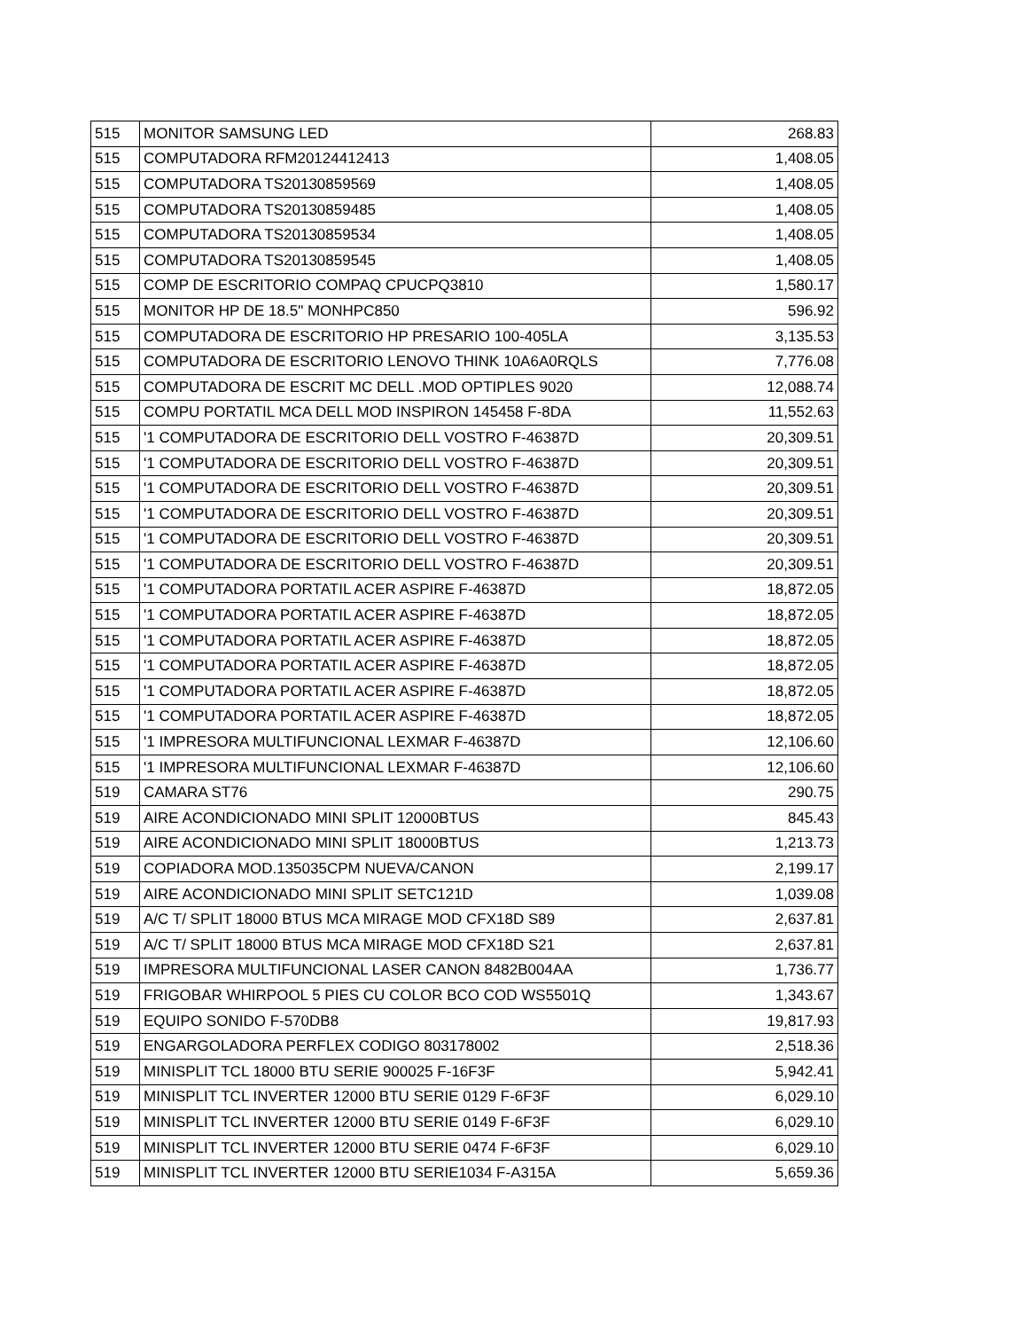| 515 | MONITOR SAMSUNG LED | 268.83 |
| 515 | COMPUTADORA RFM20124412413 | 1,408.05 |
| 515 | COMPUTADORA TS20130859569 | 1,408.05 |
| 515 | COMPUTADORA TS20130859485 | 1,408.05 |
| 515 | COMPUTADORA TS20130859534 | 1,408.05 |
| 515 | COMPUTADORA TS20130859545 | 1,408.05 |
| 515 | COMP DE ESCRITORIO COMPAQ CPUCPQ3810 | 1,580.17 |
| 515 | MONITOR HP DE 18.5" MONHPC850 | 596.92 |
| 515 | COMPUTADORA DE ESCRITORIO HP PRESARIO 100-405LA | 3,135.53 |
| 515 | COMPUTADORA DE ESCRITORIO LENOVO THINK 10A6A0RQLS | 7,776.08 |
| 515 | COMPUTADORA DE ESCRIT MC DELL .MOD OPTIPLES 9020 | 12,088.74 |
| 515 | COMPU PORTATIL MCA DELL MOD INSPIRON 145458 F-8DA | 11,552.63 |
| 515 | '1 COMPUTADORA DE ESCRITORIO DELL VOSTRO F-46387D | 20,309.51 |
| 515 | '1 COMPUTADORA DE ESCRITORIO DELL VOSTRO F-46387D | 20,309.51 |
| 515 | '1 COMPUTADORA DE ESCRITORIO DELL VOSTRO F-46387D | 20,309.51 |
| 515 | '1 COMPUTADORA DE ESCRITORIO DELL VOSTRO F-46387D | 20,309.51 |
| 515 | '1 COMPUTADORA DE ESCRITORIO DELL VOSTRO F-46387D | 20,309.51 |
| 515 | '1 COMPUTADORA DE ESCRITORIO DELL VOSTRO F-46387D | 20,309.51 |
| 515 | '1 COMPUTADORA PORTATIL ACER ASPIRE F-46387D | 18,872.05 |
| 515 | '1 COMPUTADORA PORTATIL ACER ASPIRE F-46387D | 18,872.05 |
| 515 | '1 COMPUTADORA PORTATIL ACER ASPIRE F-46387D | 18,872.05 |
| 515 | '1 COMPUTADORA PORTATIL ACER ASPIRE F-46387D | 18,872.05 |
| 515 | '1 COMPUTADORA PORTATIL ACER ASPIRE F-46387D | 18,872.05 |
| 515 | '1 COMPUTADORA PORTATIL ACER ASPIRE F-46387D | 18,872.05 |
| 515 | '1 IMPRESORA MULTIFUNCIONAL LEXMAR F-46387D | 12,106.60 |
| 515 | '1 IMPRESORA MULTIFUNCIONAL LEXMAR F-46387D | 12,106.60 |
| 519 | CAMARA ST76 | 290.75 |
| 519 | AIRE ACONDICIONADO MINI SPLIT 12000BTUS | 845.43 |
| 519 | AIRE ACONDICIONADO MINI SPLIT 18000BTUS | 1,213.73 |
| 519 | COPIADORA MOD.135035CPM NUEVA/CANON | 2,199.17 |
| 519 | AIRE ACONDICIONADO MINI SPLIT SETC121D | 1,039.08 |
| 519 | A/C T/ SPLIT 18000 BTUS MCA MIRAGE MOD CFX18D S89 | 2,637.81 |
| 519 | A/C T/ SPLIT 18000 BTUS MCA MIRAGE MOD CFX18D S21 | 2,637.81 |
| 519 | IMPRESORA MULTIFUNCIONAL LASER CANON 8482B004AA | 1,736.77 |
| 519 | FRIGOBAR WHIRPOOL 5 PIES CU COLOR BCO COD WS5501Q | 1,343.67 |
| 519 | EQUIPO SONIDO F-570DB8 | 19,817.93 |
| 519 | ENGARGOLADORA PERFLEX CODIGO 803178002 | 2,518.36 |
| 519 | MINISPLIT TCL 18000 BTU SERIE 900025 F-16F3F | 5,942.41 |
| 519 | MINISPLIT TCL INVERTER 12000 BTU SERIE 0129 F-6F3F | 6,029.10 |
| 519 | MINISPLIT TCL INVERTER 12000 BTU SERIE 0149 F-6F3F | 6,029.10 |
| 519 | MINISPLIT TCL INVERTER 12000 BTU SERIE 0474 F-6F3F | 6,029.10 |
| 519 | MINISPLIT TCL INVERTER 12000 BTU SERIE1034 F-A315A | 5,659.36 |